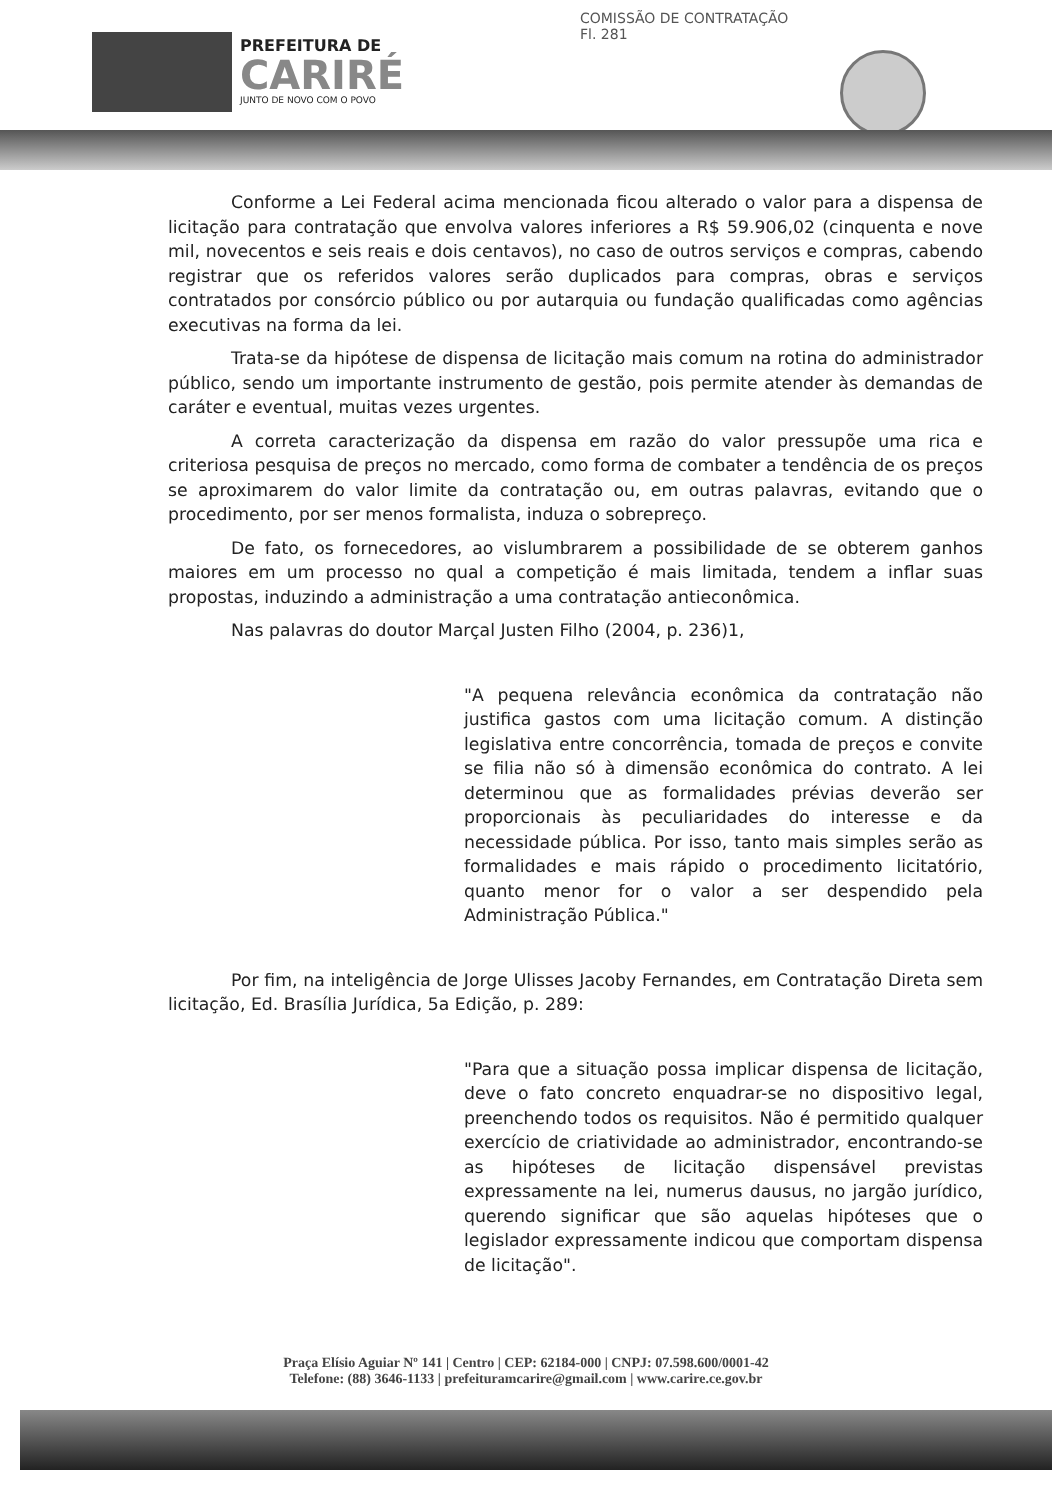PREFEITURA DE
CARIRÉ
JUNTO DE NOVO COM O POVO
COMISSÃO DE CONTRATAÇÃO
Fl. 281
Conforme a Lei Federal acima mencionada ficou alterado o valor para a dispensa de licitação para contratação que envolva valores inferiores a R$ 59.906,02 (cinquenta e nove mil, novecentos e seis reais e dois centavos), no caso de outros serviços e compras, cabendo registrar que os referidos valores serão duplicados para compras, obras e serviços contratados por consórcio público ou por autarquia ou fundação qualificadas como agências executivas na forma da lei.
Trata-se da hipótese de dispensa de licitação mais comum na rotina do administrador público, sendo um importante instrumento de gestão, pois permite atender às demandas de caráter e eventual, muitas vezes urgentes.
A correta caracterização da dispensa em razão do valor pressupõe uma rica e criteriosa pesquisa de preços no mercado, como forma de combater a tendência de os preços se aproximarem do valor limite da contratação ou, em outras palavras, evitando que o procedimento, por ser menos formalista, induza o sobrepreço.
De fato, os fornecedores, ao vislumbrarem a possibilidade de se obterem ganhos maiores em um processo no qual a competição é mais limitada, tendem a inflar suas propostas, induzindo a administração a uma contratação antieconômica.
Nas palavras do doutor Marçal Justen Filho (2004, p. 236)1,
"A pequena relevância econômica da contratação não justifica gastos com uma licitação comum. A distinção legislativa entre concorrência, tomada de preços e convite se filia não só à dimensão econômica do contrato. A lei determinou que as formalidades prévias deverão ser proporcionais às peculiaridades do interesse e da necessidade pública. Por isso, tanto mais simples serão as formalidades e mais rápido o procedimento licitatório, quanto menor for o valor a ser despendido pela Administração Pública."
Por fim, na inteligência de Jorge Ulisses Jacoby Fernandes, em Contratação Direta sem licitação, Ed. Brasília Jurídica, 5a Edição, p. 289:
"Para que a situação possa implicar dispensa de licitação, deve o fato concreto enquadrar-se no dispositivo legal, preenchendo todos os requisitos. Não é permitido qualquer exercício de criatividade ao administrador, encontrando-se as hipóteses de licitação dispensável previstas expressamente na lei, numerus dausus, no jargão jurídico, querendo significar que são aquelas hipóteses que o legislador expressamente indicou que comportam dispensa de licitação".
Praça Elísio Aguiar Nº 141 | Centro | CEP: 62184-000 | CNPJ: 07.598.600/0001-42
Telefone: (88) 3646-1133 | prefeituramcarire@gmail.com | www.carire.ce.gov.br